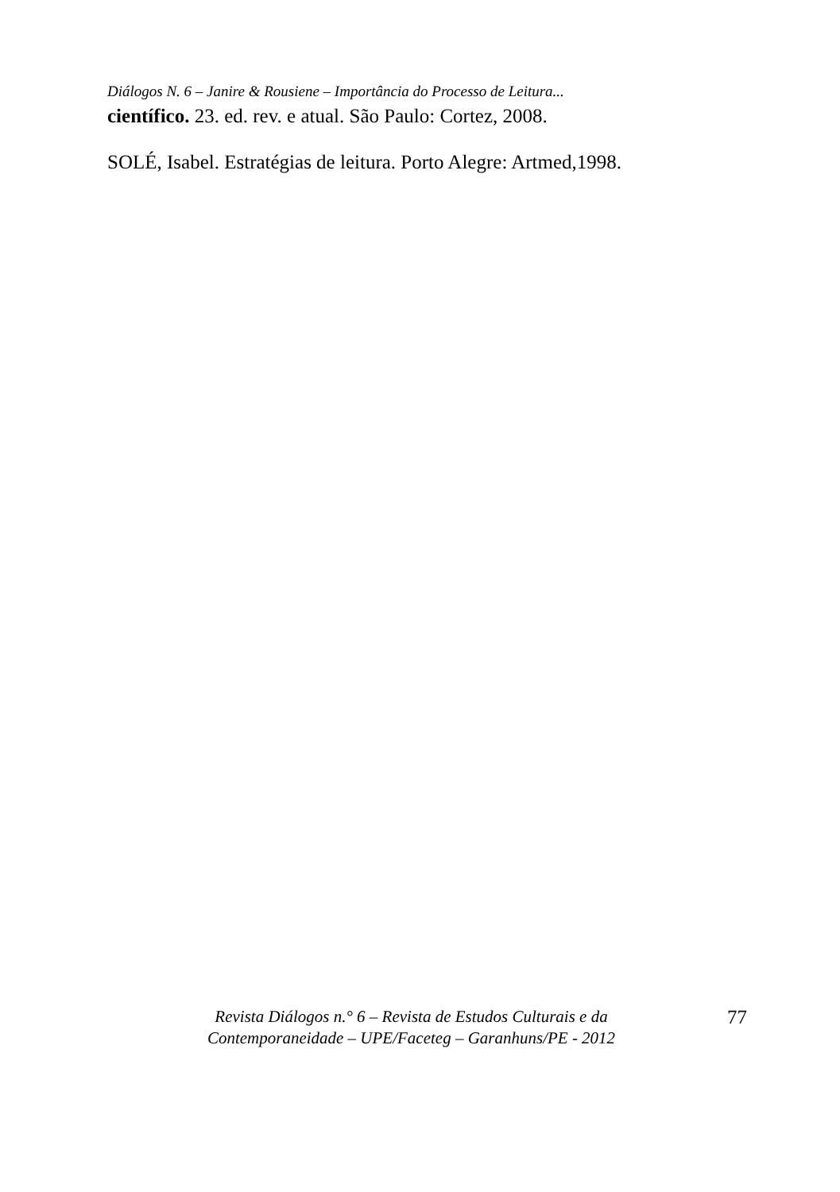Diálogos N. 6 – Janire & Rousiene – Importância do Processo de Leitura...
científico. 23. ed. rev. e atual. São Paulo: Cortez, 2008.
SOLÉ, Isabel. Estratégias de leitura. Porto Alegre: Artmed,1998.
Revista Diálogos n.° 6 – Revista de Estudos Culturais e da
Contemporaneidade – UPE/Faceteg – Garanhuns/PE - 2012
77